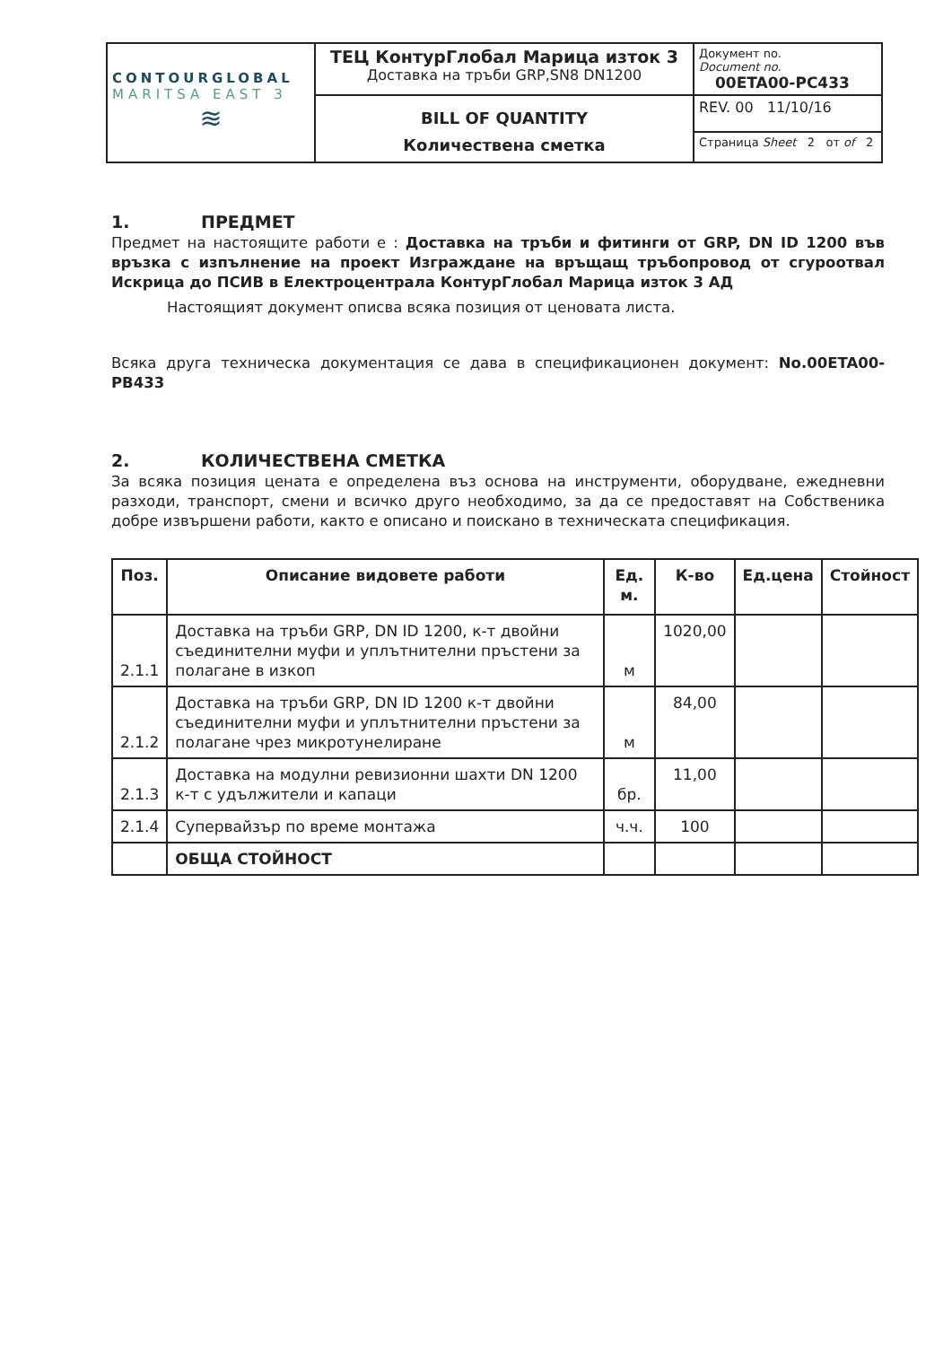| CONTOURGLOBAL MARITSA EAST 3 ≋ | ТЕЦ КонтурГлобал Марица изток 3 Доставка на тръби GRP,SN8 DN1200 | Документ no. Document no. 00ETA00-PC433 |
| | BILL OF QUANTITY Количествена сметка | REV. 00 11/10/16 |
| | | Страница Sheet 2 от of 2 |
1. ПРЕДМЕТ
Предмет на настоящите работи е : Доставка на тръби и фитинги от GRP, DN ID 1200 във връзка с изпълнение на проект Изграждане на връщащ тръбопровод от сгуроотвал Искрица до ПСИВ в Електроцентрала КонтурГлобал Марица изток 3 АД
Настоящият документ описва всяка позиция от ценовата листа.
Всяка друга техническа документация се дава в спецификационен документ: No.00ETA00-PB433
2. КОЛИЧЕСТВЕНА СМЕТКА
За всяка позиция цената е определена въз основа на инструменти, оборудване, ежедневни разходи, транспорт, смени и всичко друго необходимо, за да се предоставят на Собственика добре извършени работи, както е описано и поискано в техническата спецификация.
| Поз. | Описание видовете работи | Ед. м. | К-во | Ед.цена | Стойност |
| --- | --- | --- | --- | --- | --- |
| 2.1.1 | Доставка на тръби GRP, DN ID 1200, к-т двойни съединителни муфи и уплътнителни пръстени за полагане в изкоп | м | 1020,00 | | |
| 2.1.2 | Доставка на тръби GRP, DN ID 1200 к-т двойни съединителни муфи и уплътнителни пръстени за полагане чрез микротунелиране | м | 84,00 | | |
| 2.1.3 | Доставка на модулни ревизионни шахти DN 1200 к-т с удължители и капаци | бр. | 11,00 | | |
| 2.1.4 | Супервайзър по време монтажа | ч.ч. | 100 | | |
| | ОБЩА СТОЙНОСТ | | | | |